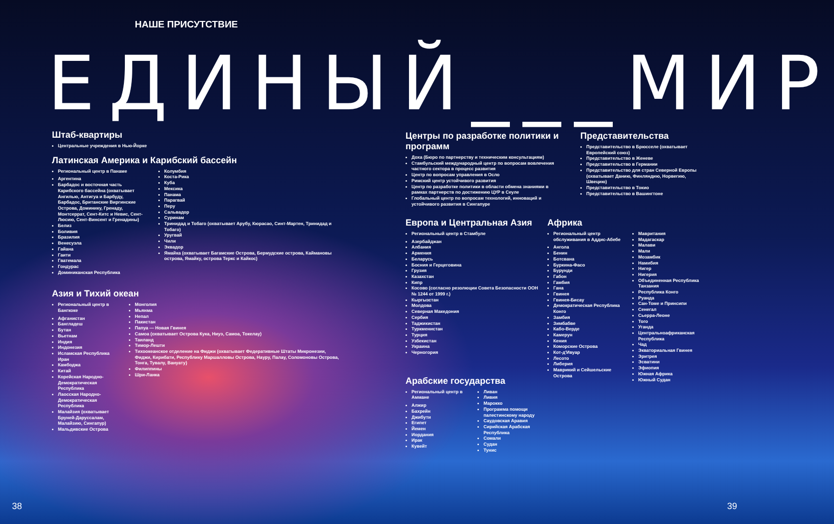НАШЕ ПРИСУТСТВИЕ
ЕДИНЫЙ___МИР
Штаб-квартиры
Центральные учреждения в Нью-Йорке
Латинская Америка и Карибский бассейн
Региональный центр в Панаме
Аргентина
Барбадос и восточная часть Карибского бассейна (охватывает Ангилью, Антигуа и Барбуду, Барбадос, Британские Виргинские Острова, Доминику, Гренаду, Монтсеррат, Сент-Китс и Невис, Сент-Люсию, Сент-Винсент и Гренадины)
Белиз
Боливия
Бразилия
Венесуэла
Гайана
Гаити
Гватемала
Гондурас
Доминиканская Республика
Колумбия
Коста-Рика
Куба
Мексика
Панама
Парагвай
Перу
Сальвадор
Суринам
Тринидад и Тобаго (охватывает Арубу, Кюрасао, Синт-Мартен, Тринидад и Тобаго)
Уругвай
Чили
Эквадор
Ямайка (охватывает Багамские Острова, Бермудские острова, Каймановы острова, Ямайку, острова Теркс и Кайкос)
Азия и Тихий океан
Региональный центр в Бангкоке
Афганистан
Бангладеш
Бутан
Вьетнам
Индия
Индонезия
Исламская Республика Иран
Камбоджа
Китай
Корейская Народно-Демократическая Республика
Лаосская Народно-Демократическая Республика
Малайзия (охватывает Бруней-Даруссалам, Малайзию, Сингапур)
Мальдивские Острова
Монголия
Мьянма
Непал
Пакистан
Папуа — Новая Гвинея
Самоа (охватывает Острова Кука, Ниуэ, Самоа, Токелау)
Таиланд
Тимор-Лешти
Тихоокеанское отделение на Фиджи (охватывает Федеративные Штаты Микронезии, Фиджи, Кирибати, Республику Маршалловы Острова, Науру, Палау, Соломоновы Острова, Тонга, Тувалу, Вануату)
Филиппины
Шри-Ланка
Центры по разработке политики и программ
Доха (Бюро по партнерству и техническим консультациям)
Стамбульский международный центр по вопросам вовлечения частного сектора в процесс развития
Центр по вопросам управления в Осло
Римский центр устойчивого развития
Центр по разработке политики в области обмена знаниями в рамках партнерств по достижению ЦУР в Сеуле
Глобальный центр по вопросам технологий, инноваций и устойчивого развития в Сингапуре
Представительства
Представительство в Брюсселе (охватывает Европейский союз)
Представительство в Женеве
Представительство в Германии
Представительство для стран Северной Европы (охватывает Данию, Финляндию, Норвегию, Швецию)
Представительство в Токио
Представительство в Вашингтоне
Европа и Центральная Азия
Региональный центр в Стамбуле
Азербайджан
Албания
Армения
Беларусь
Босния и Герцеговина
Грузия
Казахстан
Кипр
Косово (согласно резолюции Совета Безопасности ООН № 1244 от 1999 г.)
Кыргызстан
Молдова
Северная Македония
Сербия
Таджикистан
Туркменистан
Турция
Узбекистан
Украина
Черногория
Арабские государства
Региональный центр в Аммане
Алжир
Бахрейн
Джибути
Египет
Йемен
Иордания
Ирак
Кувейт
Ливан
Ливия
Марокко
Программа помощи палестинскому народу
Саудовская Аравия
Сирийская Арабская Республика
Сомали
Судан
Тунис
Африка
Региональный центр обслуживания в Аддис-Абебе
Ангола
Бенин
Ботсвана
Буркина-Фасо
Бурунди
Габон
Гамбия
Гана
Гвинея
Гвинея-Бисау
Демократическая Республика Конго
Замбия
Зимбабве
Кабо-Верде
Камерун
Кения
Коморские Острова
Кот-д'Ивуар
Лесото
Либерия
Маврикий и Сейшельские Острова
Мавритания
Мадагаскар
Малави
Мали
Мозамбик
Намибия
Нигер
Нигерия
Объединенная Республика Танзания
Республика Конго
Руанда
Сан-Томе и Принсипи
Сенегал
Сьерра-Леоне
Того
Уганда
Центральноафриканская Республика
Чад
Экваториальная Гвинея
Эритрея
Эсватини
Эфиопия
Южная Африка
Южный Судан
38 39